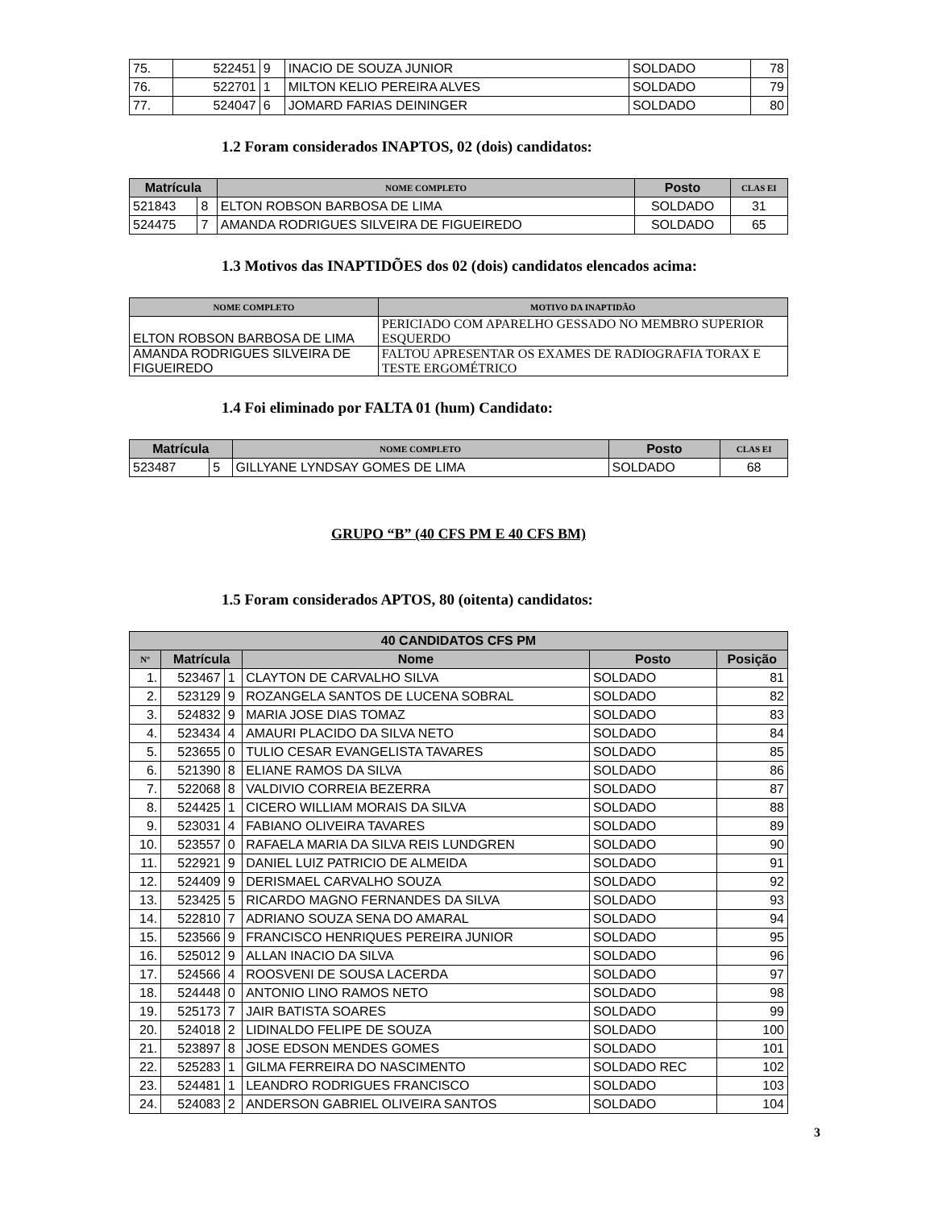| 75. | 522451 | 9 | INACIO DE SOUZA JUNIOR | SOLDADO | 78 |
| 76. | 522701 | 1 | MILTON KELIO PEREIRA ALVES | SOLDADO | 79 |
| 77. | 524047 | 6 | JOMARD FARIAS DEININGER | SOLDADO | 80 |
1.2 Foram considerados INAPTOS, 02 (dois) candidatos:
| Matrícula | | NOME COMPLETO | Posto | CLAS EI |
| --- | --- | --- | --- | --- |
| 521843 | 8 | ELTON ROBSON BARBOSA DE LIMA | SOLDADO | 31 |
| 524475 | 7 | AMANDA RODRIGUES SILVEIRA DE FIGUEIREDO | SOLDADO | 65 |
1.3 Motivos das INAPTIDÕES dos 02 (dois) candidatos elencados acima:
| NOME COMPLETO | MOTIVO DA INAPTIDÃO |
| --- | --- |
| ELTON ROBSON BARBOSA DE LIMA | PERICIADO COM APARELHO GESSADO NO MEMBRO SUPERIOR ESQUERDO |
| AMANDA RODRIGUES SILVEIRA DE FIGUEIREDO | FALTOU APRESENTAR OS EXAMES DE RADIOGRAFIA TORAX E TESTE ERGOMÉTRICO |
1.4 Foi eliminado por FALTA 01 (hum) Candidato:
| Matrícula | | NOME COMPLETO | Posto | CLAS EI |
| --- | --- | --- | --- | --- |
| 523487 | 5 | GILLYANE LYNDSAY GOMES DE LIMA | SOLDADO | 68 |
GRUPO “B” (40 CFS PM E 40 CFS BM)
1.5 Foram considerados APTOS, 80 (oitenta) candidatos:
| 40 CANDIDATOS CFS PM | | | | | |
| --- | --- | --- | --- | --- | --- |
| Nº | Matrícula | | Nome | Posto | Posição |
| 1. | 523467 | 1 | CLAYTON DE CARVALHO SILVA | SOLDADO | 81 |
| 2. | 523129 | 9 | ROZANGELA SANTOS DE LUCENA SOBRAL | SOLDADO | 82 |
| 3. | 524832 | 9 | MARIA JOSE DIAS TOMAZ | SOLDADO | 83 |
| 4. | 523434 | 4 | AMAURI PLACIDO DA SILVA NETO | SOLDADO | 84 |
| 5. | 523655 | 0 | TULIO CESAR EVANGELISTA TAVARES | SOLDADO | 85 |
| 6. | 521390 | 8 | ELIANE RAMOS DA SILVA | SOLDADO | 86 |
| 7. | 522068 | 8 | VALDIVIO CORREIA BEZERRA | SOLDADO | 87 |
| 8. | 524425 | 1 | CICERO WILLIAM MORAIS DA SILVA | SOLDADO | 88 |
| 9. | 523031 | 4 | FABIANO OLIVEIRA TAVARES | SOLDADO | 89 |
| 10. | 523557 | 0 | RAFAELA MARIA DA SILVA REIS LUNDGREN | SOLDADO | 90 |
| 11. | 522921 | 9 | DANIEL LUIZ PATRICIO DE ALMEIDA | SOLDADO | 91 |
| 12. | 524409 | 9 | DERISMAEL CARVALHO SOUZA | SOLDADO | 92 |
| 13. | 523425 | 5 | RICARDO MAGNO FERNANDES DA SILVA | SOLDADO | 93 |
| 14. | 522810 | 7 | ADRIANO SOUZA SENA DO AMARAL | SOLDADO | 94 |
| 15. | 523566 | 9 | FRANCISCO HENRIQUES PEREIRA JUNIOR | SOLDADO | 95 |
| 16. | 525012 | 9 | ALLAN INACIO DA SILVA | SOLDADO | 96 |
| 17. | 524566 | 4 | ROOSVENI DE SOUSA LACERDA | SOLDADO | 97 |
| 18. | 524448 | 0 | ANTONIO LINO RAMOS NETO | SOLDADO | 98 |
| 19. | 525173 | 7 | JAIR BATISTA SOARES | SOLDADO | 99 |
| 20. | 524018 | 2 | LIDINALDO FELIPE DE SOUZA | SOLDADO | 100 |
| 21. | 523897 | 8 | JOSE EDSON MENDES GOMES | SOLDADO | 101 |
| 22. | 525283 | 1 | GILMA FERREIRA DO NASCIMENTO | SOLDADO REC | 102 |
| 23. | 524481 | 1 | LEANDRO RODRIGUES FRANCISCO | SOLDADO | 103 |
| 24. | 524083 | 2 | ANDERSON GABRIEL OLIVEIRA SANTOS | SOLDADO | 104 |
3